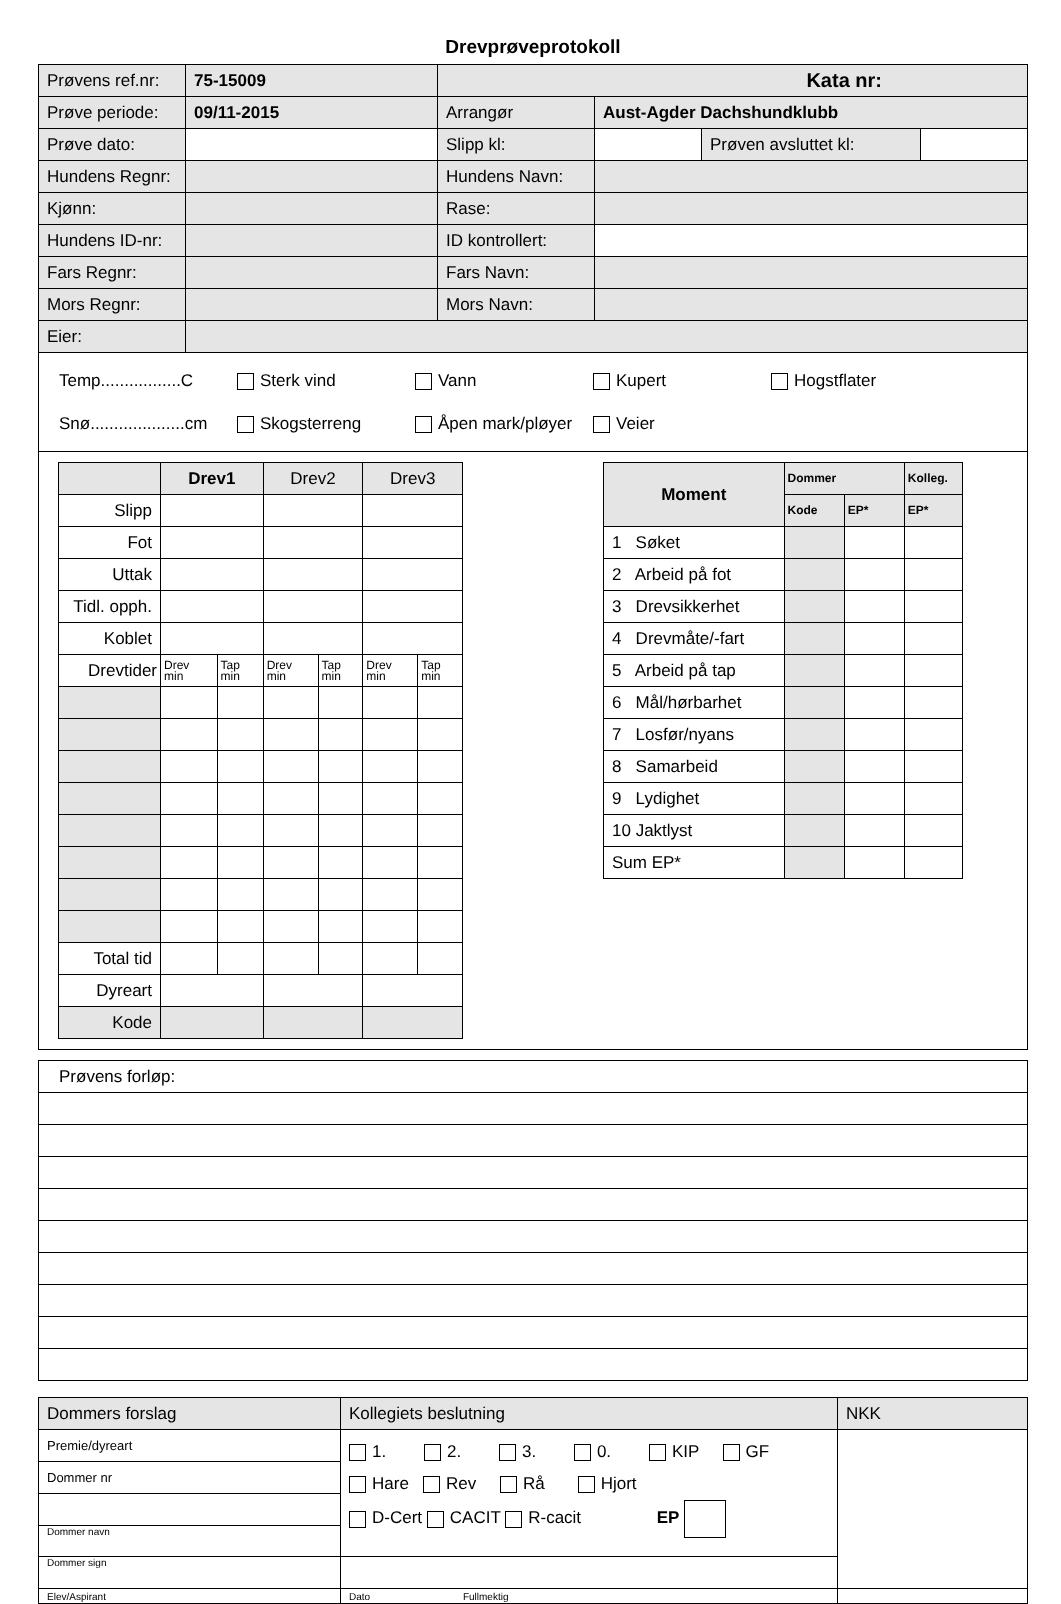Drevprøveprotokoll
| Prøvens ref.nr: | 75-15009 | Kata nr: | | | |
| Prøve periode: | 09/11-2015 | Arrangør | Aust-Agder Dachshundklubb | | |
| Prøve dato: | | Slipp kl: | | Prøven avsluttet kl: | |
| Hundens Regnr: | | Hundens Navn: | | | |
| Kjønn: | | Rase: | | | |
| Hundens ID-nr: | | ID kontrollert: | | | |
| Fars Regnr: | | Fars Navn: | | | |
| Mors Regnr: | | Mors Navn: | | | |
| Eier: | | | | | |
Temp.................C Sterk vind Vann Kupert Hogstflater
Snø....................cm Skogsterreng Åpen mark/pløyer Veier
| | Drev1 | | Drev2 | | Drev3 | |
| Slipp | | | | | | |
| Fot | | | | | | |
| Uttak | | | | | | |
| Tidl. opph. | | | | | | |
| Koblet | | | | | | |
| Drevtider | Drev min | Tap min | Drev min | Tap min | Drev min | Tap min |
| Total tid | | | | | | |
| Dyreart | | | | | | |
| Kode | | | | | | |
| Moment | Dommer | | Kolleg. |
| | Kode | EP* | EP* |
| 1 Søket | | | |
| 2 Arbeid på fot | | | |
| 3 Drevsikkerhet | | | |
| 4 Drevmåte/-fart | | | |
| 5 Arbeid på tap | | | |
| 6 Mål/hørbarhet | | | |
| 7 Losfør/nyans | | | |
| 8 Samarbeid | | | |
| 9 Lydighet | | | |
| 10 Jaktlyst | | | |
| Sum EP* | | | |
| Prøvens forløp: |
| Dommers forslag | Kollegiets beslutning | NKK |
| Premie/dyreart | 1. 2. 3. 0. KIP GF Hare Rev Rå Hjort D-Cert CACIT R-cacit EP | |
| Dommer nr | | |
| Dommer navn | | |
| Dommer sign | | |
| Elev/Aspirant | Dato Fullmektig | |